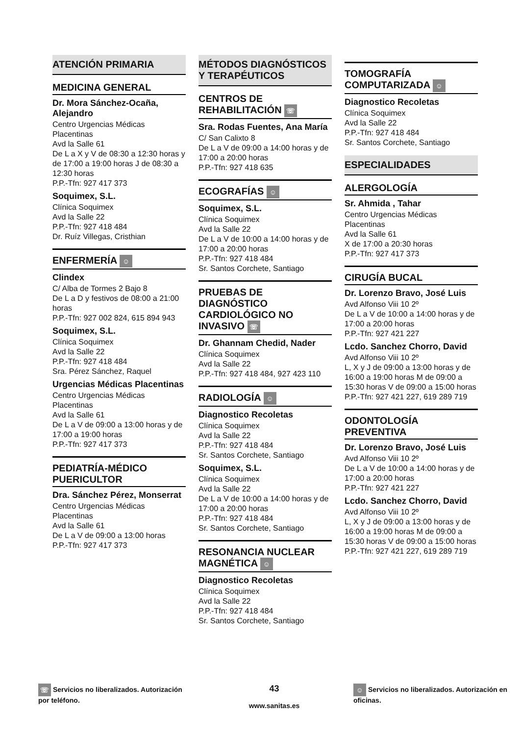ATENCIÓN PRIMARIA
MEDICINA GENERAL
Dr. Mora Sánchez-Ocaña, Alejandro
Centro Urgencias Médicas Placentinas
Avd la Salle 61
De L a X y V de 08:30 a 12:30 horas y de 17:00 a 19:00 horas J de 08:30 a 12:30 horas
P.P.-Tfn: 927 417 373
Soquimex, S.L.
Clínica Soquimex
Avd la Salle 22
P.P.-Tfn: 927 418 484
Dr. Ruíz Villegas, Cristhian
ENFERMERÍA ☺
Clindex
C/ Alba de Tormes 2 Bajo 8
De L a D y festivos de 08:00 a 21:00 horas
P.P.-Tfn: 927 002 824, 615 894 943
Soquimex, S.L.
Clínica Soquimex
Avd la Salle 22
P.P.-Tfn: 927 418 484
Sra. Pérez Sánchez, Raquel
Urgencias Médicas Placentinas
Centro Urgencias Médicas Placentinas
Avd la Salle 61
De L a V de 09:00 a 13:00 horas y de 17:00 a 19:00 horas
P.P.-Tfn: 927 417 373
PEDIATRÍA-MÉDICO PUERICULTOR
Dra. Sánchez Pérez, Monserrat
Centro Urgencias Médicas Placentinas
Avd la Salle 61
De L a V de 09:00 a 13:00 horas
P.P.-Tfn: 927 417 373
MÉTODOS DIAGNÓSTICOS Y TERAPÉUTICOS
CENTROS DE REHABILITACIÓN ☏
Sra. Rodas Fuentes, Ana María
C/ San Calixto 8
De L a V de 09:00 a 14:00 horas y de 17:00 a 20:00 horas
P.P.-Tfn: 927 418 635
ECOGRAFÍAS ☺
Soquimex, S.L.
Clínica Soquimex
Avd la Salle 22
De L a V de 10:00 a 14:00 horas y de 17:00 a 20:00 horas
P.P.-Tfn: 927 418 484
Sr. Santos Corchete, Santiago
PRUEBAS DE DIAGNÓSTICO CARDIOLÓGICO NO INVASIVO ☏
Dr. Ghannam Chedid, Nader
Clínica Soquimex
Avd la Salle 22
P.P.-Tfn: 927 418 484, 927 423 110
RADIOLOGÍA ☺
Diagnostico Recoletas
Clínica Soquimex
Avd la Salle 22
P.P.-Tfn: 927 418 484
Sr. Santos Corchete, Santiago
Soquimex, S.L.
Clínica Soquimex
Avd la Salle 22
De L a V de 10:00 a 14:00 horas y de 17:00 a 20:00 horas
P.P.-Tfn: 927 418 484
Sr. Santos Corchete, Santiago
RESONANCIA NUCLEAR MAGNÉTICA ☺
Diagnostico Recoletas
Clínica Soquimex
Avd la Salle 22
P.P.-Tfn: 927 418 484
Sr. Santos Corchete, Santiago
TOMOGRAFÍA COMPUTARIZADA ☺
Diagnostico Recoletas
Clínica Soquimex
Avd la Salle 22
P.P.-Tfn: 927 418 484
Sr. Santos Corchete, Santiago
ESPECIALIDADES
ALERGOLOGÍA
Sr. Ahmida , Tahar
Centro Urgencias Médicas Placentinas
Avd la Salle 61
X de 17:00 a 20:30 horas
P.P.-Tfn: 927 417 373
CIRUGÍA BUCAL
Dr. Lorenzo Bravo, José Luis
Avd Alfonso Viii 10 2º
De L a V de 10:00 a 14:00 horas y de 17:00 a 20:00 horas
P.P.-Tfn: 927 421 227
Lcdo. Sanchez Chorro, David
Avd Alfonso Viii 10 2º
L, X y J de 09:00 a 13:00 horas y de 16:00 a 19:00 horas M de 09:00 a 15:30 horas V de 09:00 a 15:00 horas
P.P.-Tfn: 927 421 227, 619 289 719
ODONTOLOGÍA PREVENTIVA
Dr. Lorenzo Bravo, José Luis
Avd Alfonso Viii 10 2º
De L a V de 10:00 a 14:00 horas y de 17:00 a 20:00 horas
P.P.-Tfn: 927 421 227
Lcdo. Sanchez Chorro, David
Avd Alfonso Viii 10 2º
L, X y J de 09:00 a 13:00 horas y de 16:00 a 19:00 horas M de 09:00 a 15:30 horas V de 09:00 a 15:00 horas
P.P.-Tfn: 927 421 227, 619 289 719
☏ Servicios no liberalizados. Autorización por teléfono.
43
www.sanitas.es
☺ Servicios no liberalizados. Autorización en oficinas.